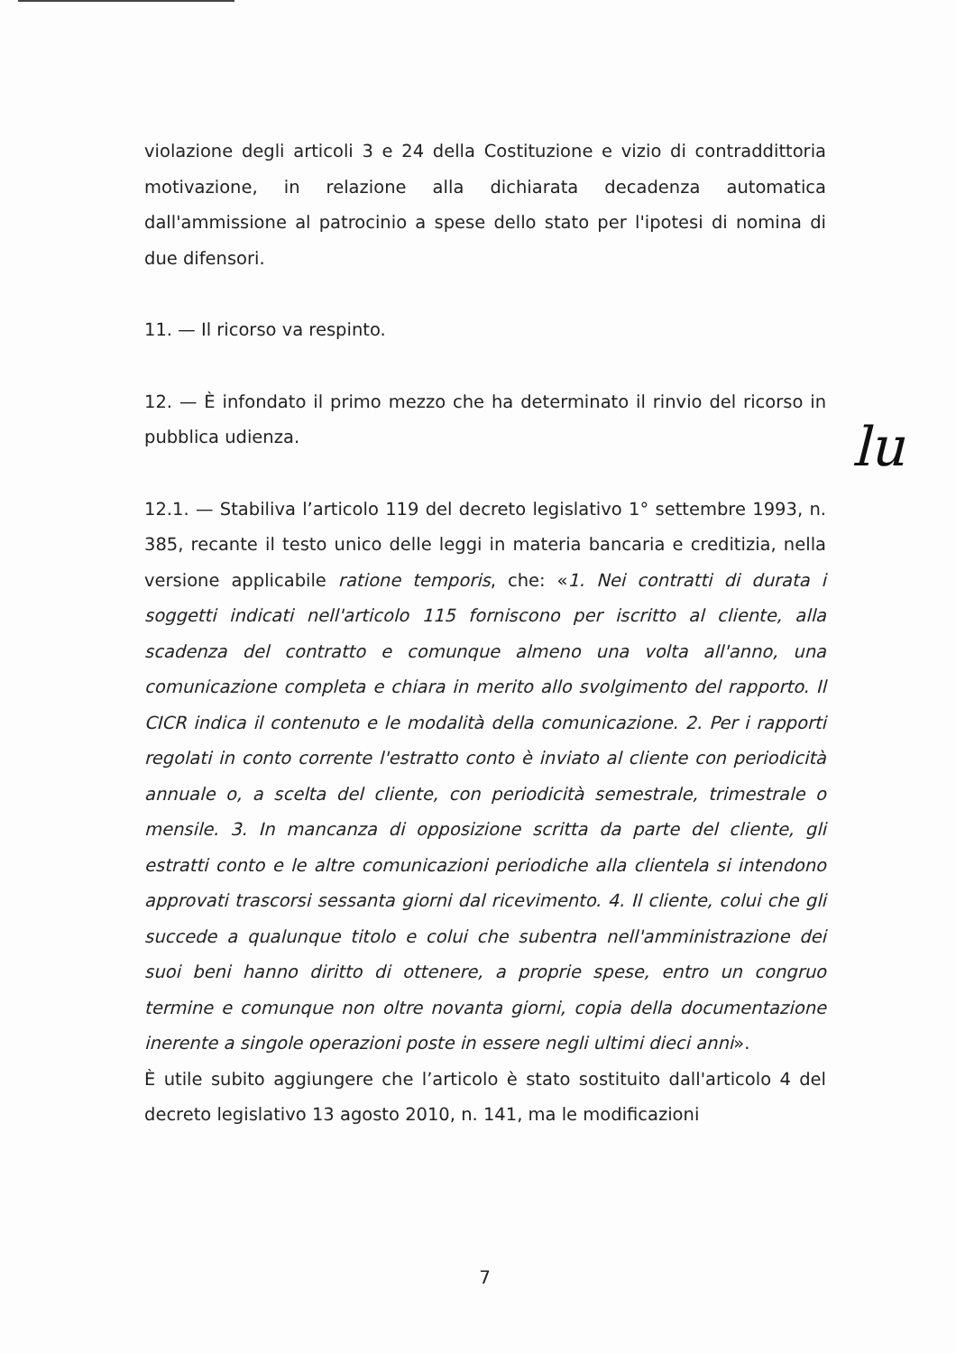violazione degli articoli 3 e 24 della Costituzione e vizio di contraddittoria motivazione, in relazione alla dichiarata decadenza automatica dall'ammissione al patrocinio a spese dello stato per l'ipotesi di nomina di due difensori.
11. — Il ricorso va respinto.
12. — È infondato il primo mezzo che ha determinato il rinvio del ricorso in pubblica udienza.
12.1. — Stabiliva l’articolo 119 del decreto legislativo 1° settembre 1993, n. 385, recante il testo unico delle leggi in materia bancaria e creditizia, nella versione applicabile ratione temporis, che: «1. Nei contratti di durata i soggetti indicati nell'articolo 115 forniscono per iscritto al cliente, alla scadenza del contratto e comunque almeno una volta all'anno, una comunicazione completa e chiara in merito allo svolgimento del rapporto. Il CICR indica il contenuto e le modalità della comunicazione. 2. Per i rapporti regolati in conto corrente l'estratto conto è inviato al cliente con periodicità annuale o, a scelta del cliente, con periodicità semestrale, trimestrale o mensile. 3. In mancanza di opposizione scritta da parte del cliente, gli estratti conto e le altre comunicazioni periodiche alla clientela si intendono approvati trascorsi sessanta giorni dal ricevimento. 4. Il cliente, colui che gli succede a qualunque titolo e colui che subentra nell'amministrazione dei suoi beni hanno diritto di ottenere, a proprie spese, entro un congruo termine e comunque non oltre novanta giorni, copia della documentazione inerente a singole operazioni poste in essere negli ultimi dieci anni».
È utile subito aggiungere che l’articolo è stato sostituito dall'articolo 4 del decreto legislativo 13 agosto 2010, n. 141, ma le modificazioni
lu
7